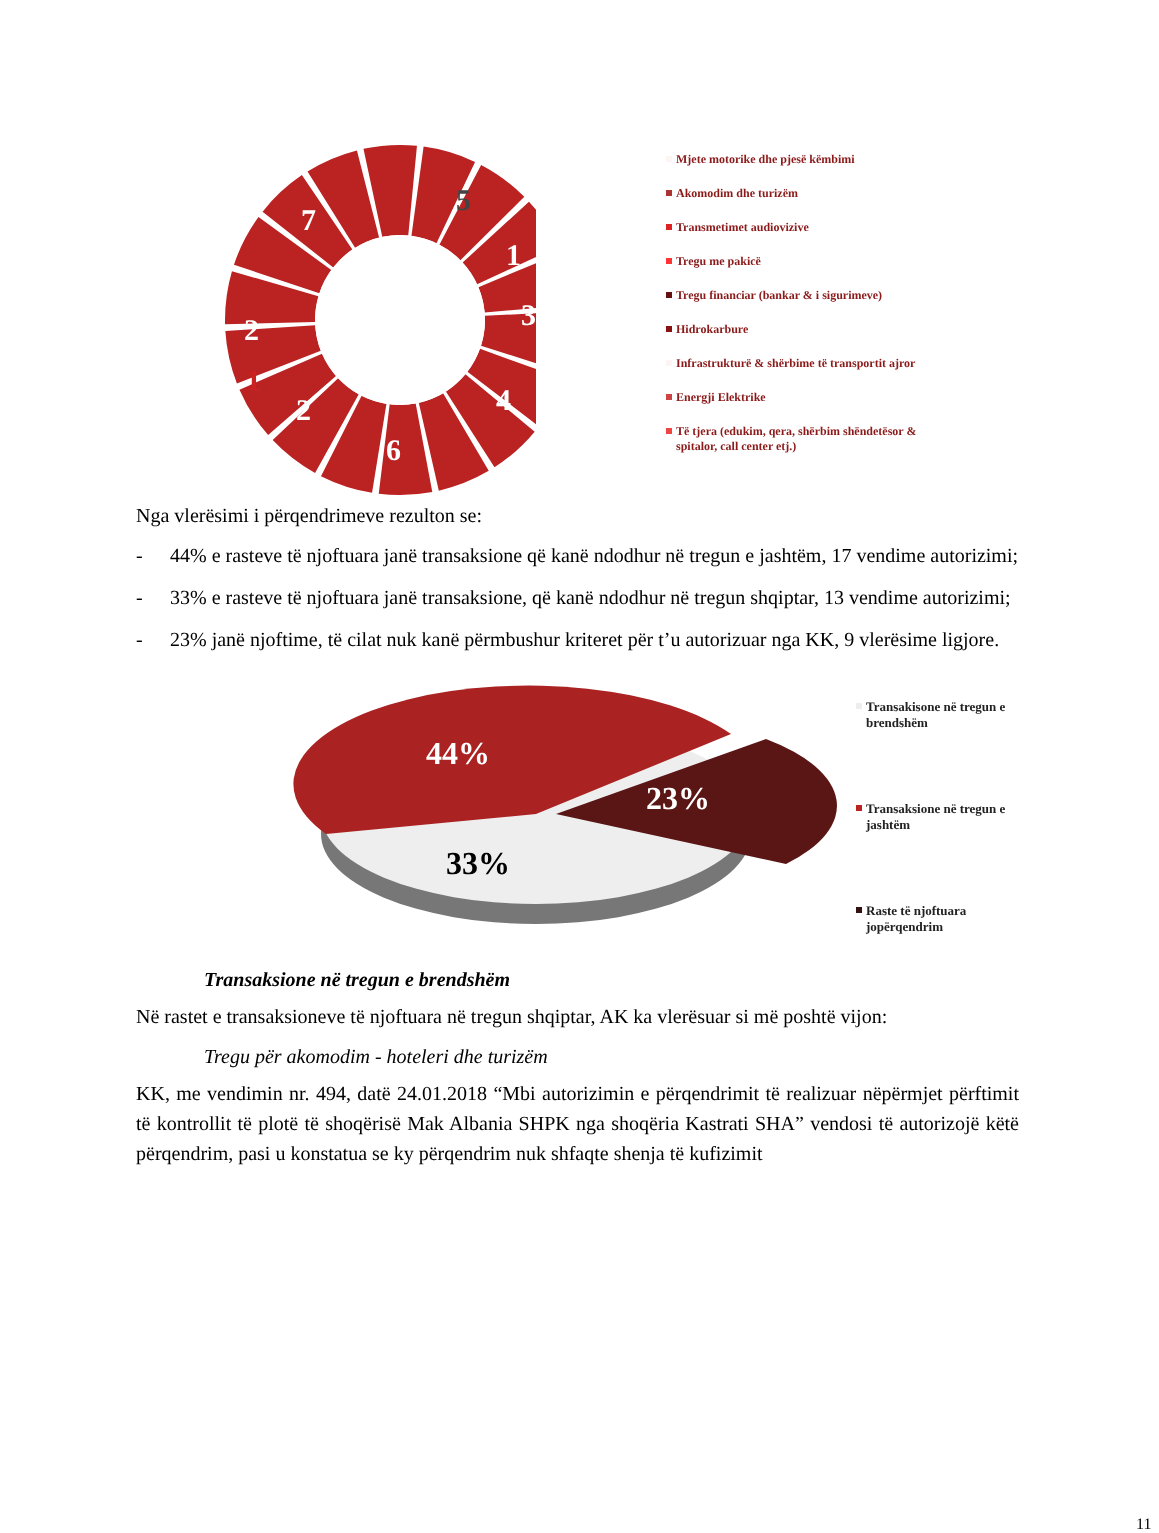5
1
3
4
6
2
1
2
7
Mjete motorike dhe pjesë këmbimi
Akomodim dhe turizëm
Transmetimet audiovizive
Tregu me pakicë
Tregu financiar (bankar & i sigurimeve)
Hidrokarbure
Infrastrukturë & shërbime të transportit ajror
Energji Elektrike
Të tjera (edukim, qera, shërbim shëndetësor & spitalor, call center etj.)
Nga vlerësimi i përqendrimeve rezulton se:
- 44% e rasteve të njoftuara janë transaksione që kanë ndodhur në tregun e jashtëm, 17 vendime autorizimi;
- 33% e rasteve të njoftuara janë transaksione, që kanë ndodhur në tregun shqiptar, 13 vendime autorizimi;
- 23% janë njoftime, të cilat nuk kanë përmbushur kriteret për t’u autorizuar nga KK, 9 vlerësime ligjore.
44%
23%
33%
Transakisone në tregun e brendshëm
Transaksione në tregun e jashtëm
Raste të njoftuara jopërqendrim
Transaksione në tregun e brendshëm
Në rastet e transaksioneve të njoftuara në tregun shqiptar, AK ka vlerësuar si më poshtë vijon:
Tregu për akomodim - hoteleri dhe turizëm
KK, me vendimin nr. 494, datë 24.01.2018 “Mbi autorizimin e përqendrimit të realizuar nëpërmjet përftimit të kontrollit të plotë të shoqërisë Mak Albania SHPK nga shoqëria Kastrati SHA” vendosi të autorizojë këtë përqendrim, pasi u konstatua se ky përqendrim nuk shfaqte shenja të kufizimit
11